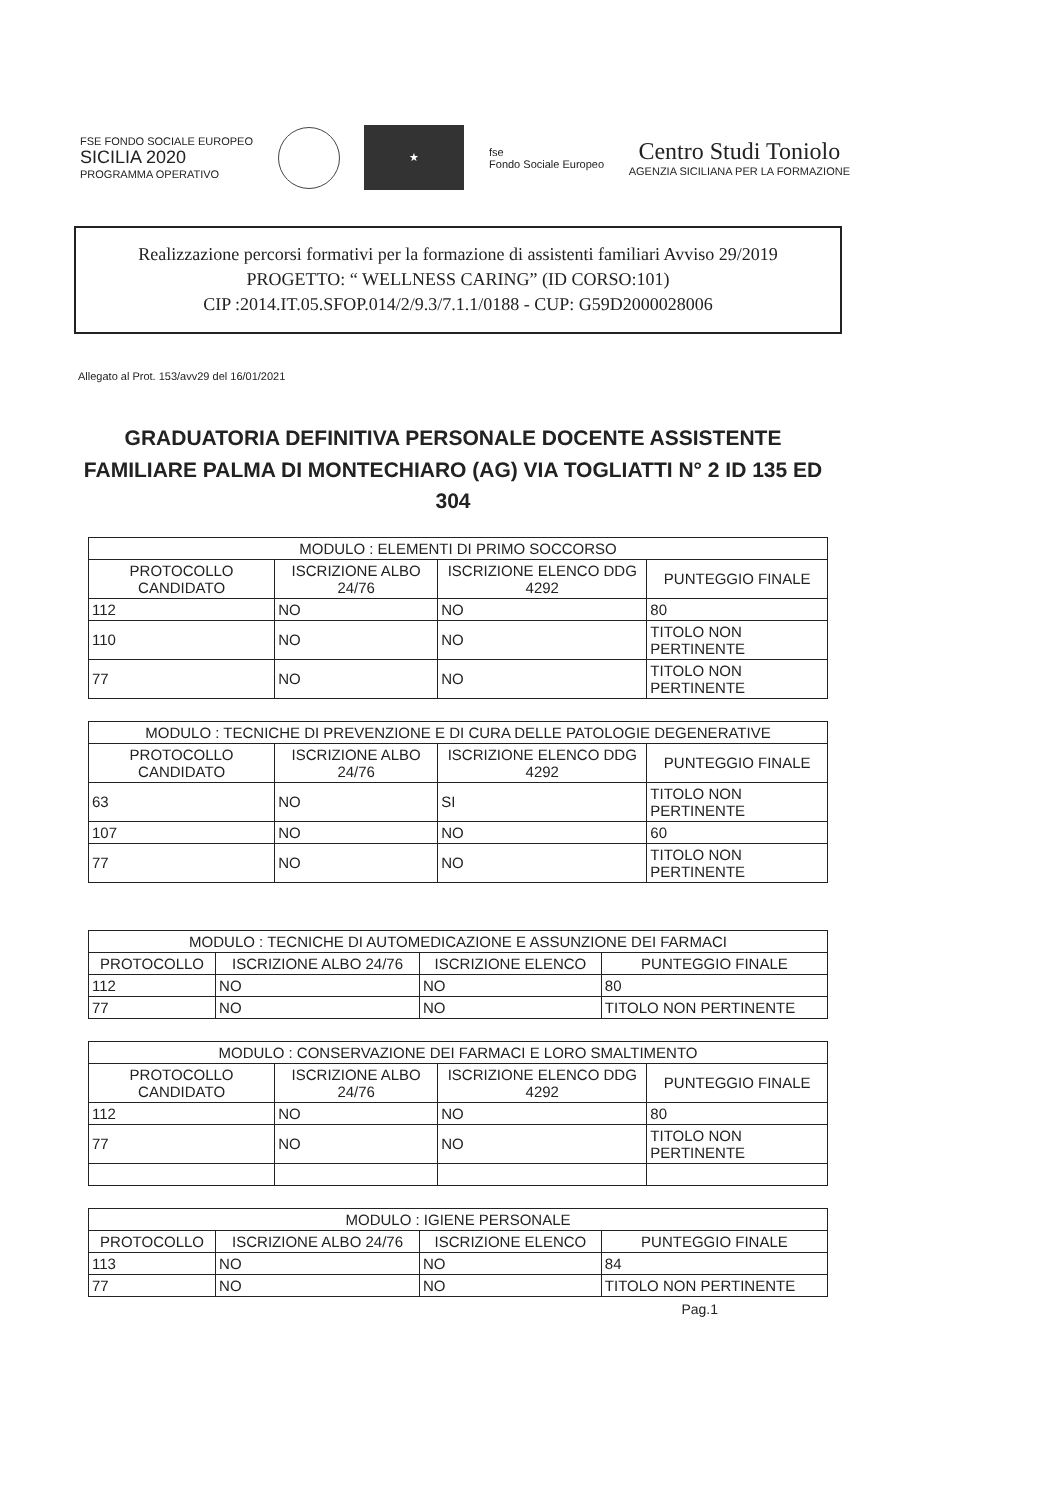FSE FONDO SOCIALE EUROPEO
SICILIA 2020
PROGRAMMA OPERATIVO
★
fse
Fondo Sociale Europeo
Centro Studi Toniolo
AGENZIA SICILIANA PER LA FORMAZIONE
Realizzazione percorsi formativi per la formazione di assistenti familiari Avviso 29/2019
PROGETTO: “ WELLNESS CARING” (ID CORSO:101)
CIP :2014.IT.05.SFOP.014/2/9.3/7.1.1/0188 - CUP: G59D2000028006
Allegato al Prot. 153/avv29 del 16/01/2021
GRADUATORIA DEFINITIVA PERSONALE DOCENTE ASSISTENTE FAMILIARE PALMA DI MONTECHIARO (AG) VIA TOGLIATTI N° 2 ID 135 ED 304
| MODULO : ELEMENTI DI PRIMO SOCCORSO | | | |
| --- | --- | --- | --- |
| PROTOCOLLO CANDIDATO | ISCRIZIONE ALBO 24/76 | ISCRIZIONE ELENCO DDG 4292 | PUNTEGGIO FINALE |
| 112 | NO | NO | 80 |
| 110 | NO | NO | TITOLO NON PERTINENTE |
| 77 | NO | NO | TITOLO NON PERTINENTE |
| MODULO : TECNICHE DI PREVENZIONE E DI CURA DELLE PATOLOGIE DEGENERATIVE | | | |
| --- | --- | --- | --- |
| PROTOCOLLO CANDIDATO | ISCRIZIONE ALBO 24/76 | ISCRIZIONE ELENCO DDG 4292 | PUNTEGGIO FINALE |
| 63 | NO | SI | TITOLO NON PERTINENTE |
| 107 | NO | NO | 60 |
| 77 | NO | NO | TITOLO NON PERTINENTE |
| MODULO : TECNICHE DI AUTOMEDICAZIONE E ASSUNZIONE DEI FARMACI | | | |
| --- | --- | --- | --- |
| PROTOCOLLO | ISCRIZIONE ALBO 24/76 | ISCRIZIONE ELENCO | PUNTEGGIO FINALE |
| 112 | NO | NO | 80 |
| 77 | NO | NO | TITOLO NON PERTINENTE |
| MODULO : CONSERVAZIONE DEI FARMACI E LORO SMALTIMENTO | | | |
| --- | --- | --- | --- |
| PROTOCOLLO CANDIDATO | ISCRIZIONE ALBO 24/76 | ISCRIZIONE ELENCO DDG 4292 | PUNTEGGIO FINALE |
| 112 | NO | NO | 80 |
| 77 | NO | NO | TITOLO NON PERTINENTE |
| MODULO : IGIENE PERSONALE | | | |
| --- | --- | --- | --- |
| PROTOCOLLO | ISCRIZIONE ALBO 24/76 | ISCRIZIONE ELENCO | PUNTEGGIO FINALE |
| 113 | NO | NO | 84 |
| 77 | NO | NO | TITOLO NON PERTINENTE |
Pag.1